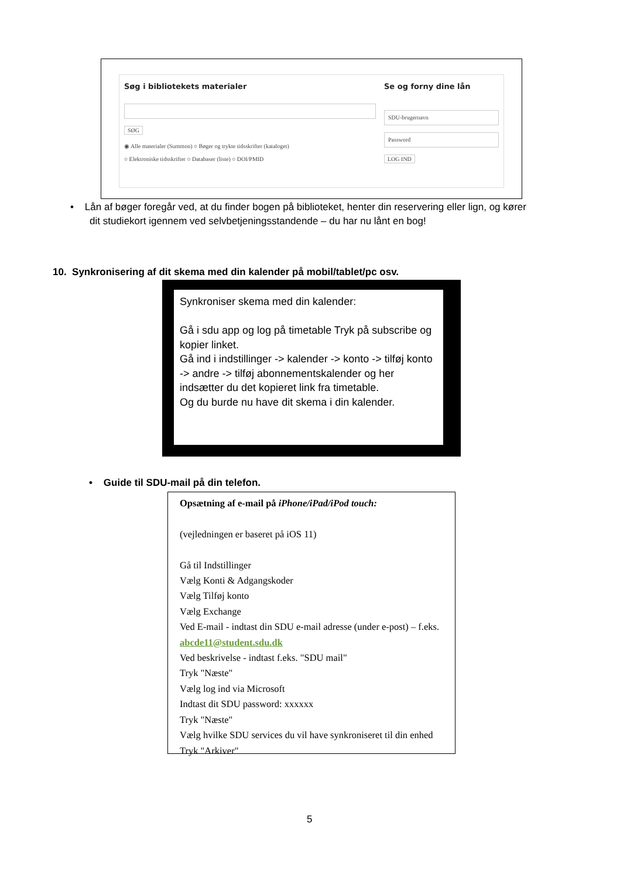Søg i bibliotekets materialer
SØG
◉ Alle materialer (Summon) ○ Bøger og trykte tidsskrifter (kataloget)
○ Elektroniske tidsskrifter ○ Databaser (liste) ○ DOI/PMID
Se og forny dine lån
SDU-brugernavn
Password
LOG IND
• Lån af bøger foregår ved, at du finder bogen på biblioteket, henter din reservering eller lign, og kører
dit studiekort igennem ved selvbetjeningsstandende – du har nu lånt en bog!
10. Synkronisering af dit skema med din kalender på mobil/tablet/pc osv.
Synkroniser skema med din kalender:
Gå i sdu app og log på timetable Tryk på subscribe og kopier linket.
Gå ind i indstillinger -> kalender -> konto -> tilføj konto -> andre -> tilføj abonnementskalender og her indsætter du det kopieret link fra timetable.
Og du burde nu have dit skema i din kalender.
• Guide til SDU-mail på din telefon.
Opsætning af e-mail på iPhone/iPad/iPod touch:
(vejledningen er baseret på iOS 11)
Gå til Indstillinger
Vælg Konti & Adgangskoder
Vælg Tilføj konto
Vælg Exchange
Ved E-mail - indtast din SDU e-mail adresse (under e-post) – f.eks.
abcde11@student.sdu.dk
Ved beskrivelse - indtast f.eks. "SDU mail"
Tryk "Næste"
Vælg log ind via Microsoft
Indtast dit SDU password: xxxxxx
Tryk "Næste"
Vælg hvilke SDU services du vil have synkroniseret til din enhed
Tryk "Arkiver"
5